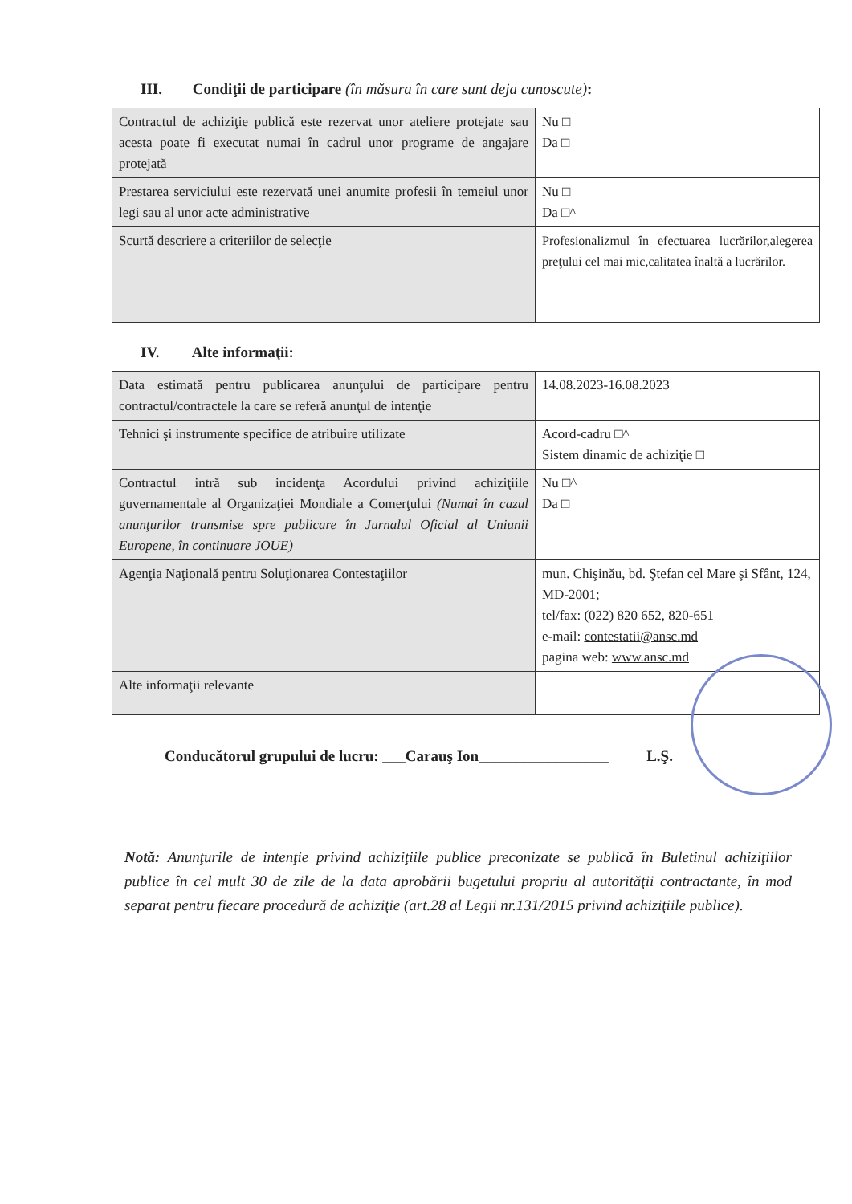III. Condiţii de participare (în măsura în care sunt deja cunoscute):
| Contractul de achiziţie publică este rezervat unor ateliere protejate sau acesta poate fi executat numai în cadrul unor programe de angajare protejată | Nu □ Da □ |
| Prestarea serviciului este rezervată unei anumite profesii în temeiul unor legi sau al unor acte administrative | Nu □ Da □^ |
| Scurtă descriere a criteriilor de selecţie | Profesionalizmul în efectuarea lucrărilor,alegerea preţului cel mai mic,calitatea înaltă a lucrărilor. |
IV. Alte informaţii:
| Data estimată pentru publicarea anunţului de participare pentru contractul/contractele la care se referă anunţul de intenţie | 14.08.2023-16.08.2023 |
| Tehnici şi instrumente specifice de atribuire utilizate | Acord-cadru □^ Sistem dinamic de achiziţie □ |
| Contractul intră sub incidenţa Acordului privind achiziţiile guvernamentale al Organizaţiei Mondiale a Comerţului (Numai în cazul anunţurilor transmise spre publicare în Jurnalul Oficial al Uniunii Europene, în continuare JOUE) | Nu □^ Da □ |
| Agenţia Naţională pentru Soluţionarea Contestaţiilor | mun. Chişinău, bd. Ştefan cel Mare şi Sfânt, 124, MD-2001; tel/fax: (022) 820 652, 820-651 e-mail: contestatii@ansc.md pagina web: www.ansc.md |
| Alte informaţii relevante | |
Conducătorul grupului de lucru: ___Carauş Ion_________________ L.Ş.
Notă: Anunţurile de intenţie privind achiziţiile publice preconizate se publică în Buletinul achiziţiilor publice în cel mult 30 de zile de la data aprobării bugetului propriu al autorităţii contractante, în mod separat pentru fiecare procedură de achiziţie (art.28 al Legii nr.131/2015 privind achiziţiile publice).